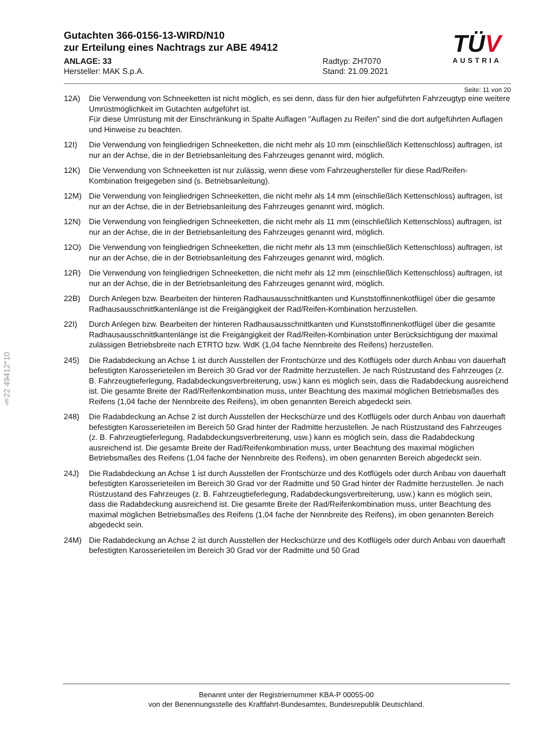§22 49412*10
TÜ V
AUSTRIA
Gutachten 366-0156-13-WIRD/N10
zur Erteilung eines Nachtrags zur ABE 49412
ANLAGE: 33
Hersteller: MAK S.p.A.
Radtyp: ZH7070
Stand: 21.09.2021
Seite: 11 von 20
12A) Die Verwendung von Schneeketten ist nicht möglich, es sei denn, dass für den hier aufgeführten Fahrzeugtyp eine weitere Umrüstmöglichkeit im Gutachten aufgeführt ist.
Für diese Umrüstung mit der Einschränkung in Spalte Auflagen "Auflagen zu Reifen" sind die dort aufgeführten Auflagen und Hinweise zu beachten.
12I) Die Verwendung von feingliedrigen Schneeketten, die nicht mehr als 10 mm (einschließlich Kettenschloss) auftragen, ist nur an der Achse, die in der Betriebsanleitung des Fahrzeuges genannt wird, möglich.
12K) Die Verwendung von Schneeketten ist nur zulässig, wenn diese vom Fahrzeughersteller für diese Rad/Reifen-Kombination freigegeben sind (s. Betriebsanleitung).
12M) Die Verwendung von feingliedrigen Schneeketten, die nicht mehr als 14 mm (einschließlich Kettenschloss) auftragen, ist nur an der Achse, die in der Betriebsanleitung des Fahrzeuges genannt wird, möglich.
12N) Die Verwendung von feingliedrigen Schneeketten, die nicht mehr als 11 mm (einschließlich Kettenschloss) auftragen, ist nur an der Achse, die in der Betriebsanleitung des Fahrzeuges genannt wird, möglich.
12O) Die Verwendung von feingliedrigen Schneeketten, die nicht mehr als 13 mm (einschließlich Kettenschloss) auftragen, ist nur an der Achse, die in der Betriebsanleitung des Fahrzeuges genannt wird, möglich.
12R) Die Verwendung von feingliedrigen Schneeketten, die nicht mehr als 12 mm (einschließlich Kettenschloss) auftragen, ist nur an der Achse, die in der Betriebsanleitung des Fahrzeuges genannt wird, möglich.
22B) Durch Anlegen bzw. Bearbeiten der hinteren Radhausausschnittkanten und Kunststoffinnenkotflügel über die gesamte Radhausausschnittkantenlänge ist die Freigängigkeit der Rad/Reifen-Kombination herzustellen.
22I) Durch Anlegen bzw. Bearbeiten der hinteren Radhausausschnittkanten und Kunststoffinnenkotflügel über die gesamte Radhausausschnittkantenlänge ist die Freigängigkeit der Rad/Reifen-Kombination unter Berücksichtigung der maximal zulässigen Betriebsbreite nach ETRTO bzw. WdK (1,04 fache Nennbreite des Reifens) herzustellen.
245) Die Radabdeckung an Achse 1 ist durch Ausstellen der Frontschürze und des Kotflügels oder durch Anbau von dauerhaft befestigten Karosserieteilen im Bereich 30 Grad vor der Radmitte herzustellen. Je nach Rüstzustand des Fahrzeuges (z. B. Fahrzeugtieferlegung, Radabdeckungsverbreiterung, usw.) kann es möglich sein, dass die Radabdeckung ausreichend ist. Die gesamte Breite der Rad/Reifenkombination muss, unter Beachtung des maximal möglichen Betriebsmaßes des Reifens (1,04 fache der Nennbreite des Reifens), im oben genannten Bereich abgedeckt sein.
248) Die Radabdeckung an Achse 2 ist durch Ausstellen der Heckschürze und des Kotflügels oder durch Anbau von dauerhaft befestigten Karosserieteilen im Bereich 50 Grad hinter der Radmitte herzustellen. Je nach Rüstzustand des Fahrzeuges (z. B. Fahrzeugtieferlegung, Radabdeckungsverbreiterung, usw.) kann es möglich sein, dass die Radabdeckung ausreichend ist. Die gesamte Breite der Rad/Reifenkombination muss, unter Beachtung des maximal möglichen Betriebsmaßes des Reifens (1,04 fache der Nennbreite des Reifens), im oben genannten Bereich abgedeckt sein.
24J) Die Radabdeckung an Achse 1 ist durch Ausstellen der Frontschürze und des Kotflügels oder durch Anbau von dauerhaft befestigten Karosserieteilen im Bereich 30 Grad vor der Radmitte und 50 Grad hinter der Radmitte herzustellen. Je nach Rüstzustand des Fahrzeuges (z. B. Fahrzeugtieferlegung, Radabdeckungsverbreiterung, usw.) kann es möglich sein, dass die Radabdeckung ausreichend ist. Die gesamte Breite der Rad/Reifenkombination muss, unter Beachtung des maximal möglichen Betriebsmaßes des Reifens (1,04 fache der Nennbreite des Reifens), im oben genannten Bereich abgedeckt sein.
24M) Die Radabdeckung an Achse 2 ist durch Ausstellen der Heckschürze und des Kotflügels oder durch Anbau von dauerhaft befestigten Karosserieteilen im Bereich 30 Grad vor der Radmitte und 50 Grad
Benannt unter der Registriernummer KBA-P 00055-00
von der Benennungsstelle des Kraftfahrt-Bundesamtes, Bundesrepublik Deutschland.